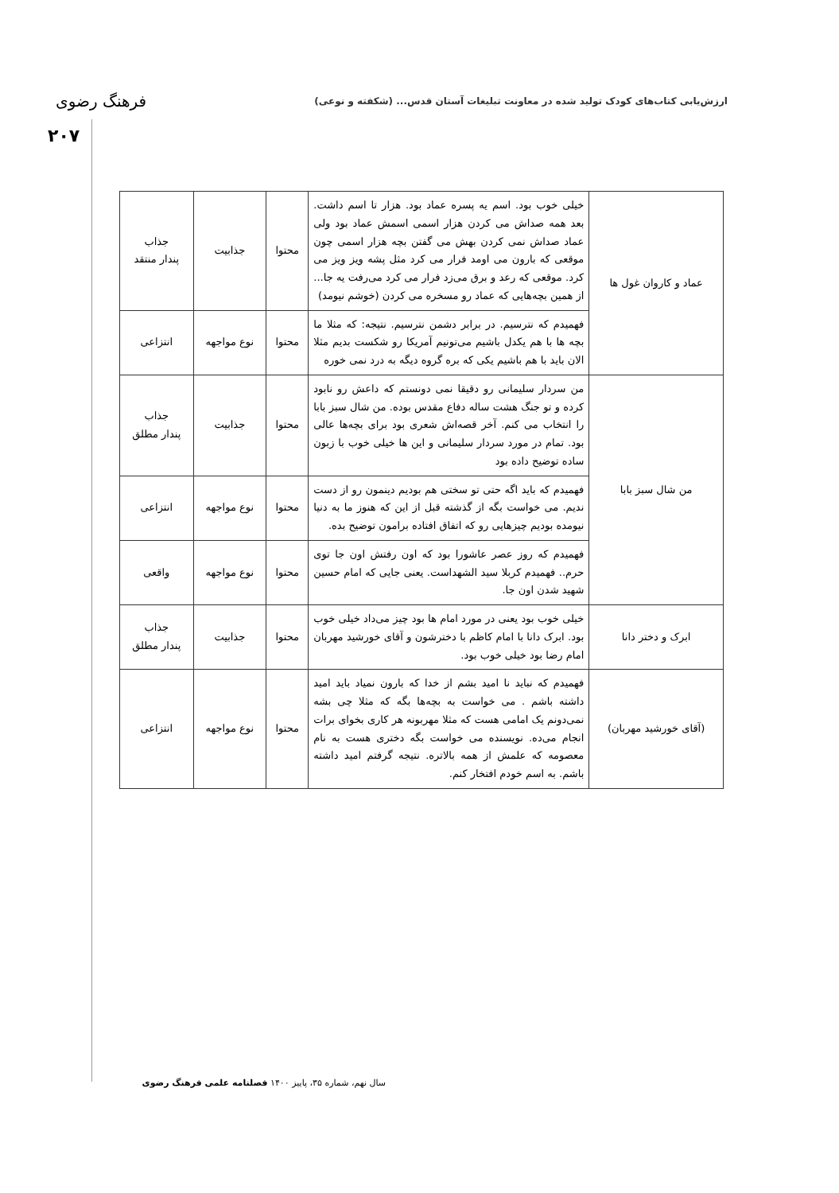ارزش‌یابی کتاب‌های کودک تولید شده در معاونت تبلیغات آستان قدس... (شکفته و نوعی)
فرهنگ رضوی
۲۰۷
| عماد و کاروان غول ها | خیلی خوب بود. اسم یه پسره عماد بود. هزار تا اسم داشت. بعد همه صداش می کردن هزار اسمی اسمش عماد بود ولی عماد صداش نمی کردن بهش می گفتن بچه هزار اسمی چون موقعی که بارون می اومد فرار می کرد مثل پشه ویز ویز می کرد. موقعی که رعد و برق می‌زد فرار می کرد می‌رفت یه جا... از همین بچه‌هایی که عماد رو مسخره می کردن (خوشم نیومد) | محتوا | جذابیت | جذاب پندار منتقد |
| | فهمیدم که نترسیم. در برابر دشمن نترسیم. نتیجه: که مثلا ما بچه ها با هم یکدل باشیم می‌تونیم آمریکا رو شکست بدیم مثلا الان باید با هم باشیم یکی که بره گروه دیگه به درد نمی خوره | محتوا | نوع مواجهه | انتزاعی |
| من شال سبز بابا | من سردار سلیمانی رو دقیقا نمی دونستم که داعش رو نابود کرده و تو جنگ هشت ساله دفاع مقدس بوده. من شال سبز بابا را انتخاب می کنم. آخر قصه‌اش شعری بود برای بچه‌ها عالی بود. تمام در مورد سردار سلیمانی و این ها خیلی خوب با زبون ساده توضیح داده بود | محتوا | جذابیت | جذاب پندار مطلق |
| | فهمیدم که باید اگه حتی تو سختی هم بودیم دینمون رو از دست ندیم. می خواست بگه از گذشته قبل از این که هنوز ما به دنیا نیومده بودیم چیزهایی رو که اتفاق افتاده برامون توضیح بده. | محتوا | نوع مواجهه | انتزاعی |
| | فهمیدم که روز عصر عاشورا بود که اون رفتش اون جا توی حرم.. فهمیدم کربلا سید الشهداست. یعنی جایی که امام حسین شهید شدن اون جا. | محتوا | نوع مواجهه | واقعی |
| ابرک و دختر دانا | خیلی خوب بود یعنی در مورد امام ها بود چیز می‌داد خیلی خوب بود. ابرک دانا با امام کاظم با دخترشون و آقای خورشید مهربان امام رضا بود خیلی خوب بود. | محتوا | جذابیت | جذاب پندار مطلق |
| (آقای خورشید مهربان) | فهمیدم که نباید نا امید بشم از خدا که بارون نمیاد باید امید داشته باشم . می خواست به بچه‌ها بگه که مثلا چی بشه نمی‌دونم یک امامی هست که مثلا مهربونه هر کاری بخوای برات انجام می‌ده. نویسنده می خواست بگه دختری هست به نام معصومه که علمش از همه بالاتره. نتیجه گرفتم امید داشته باشم. به اسم خودم افتخار کنم. | محتوا | نوع مواجهه | انتزاعی |
سال نهم، شماره ۳۵، پاییز ۱۴۰۰ فصلنامه علمی فرهنگ رضوی